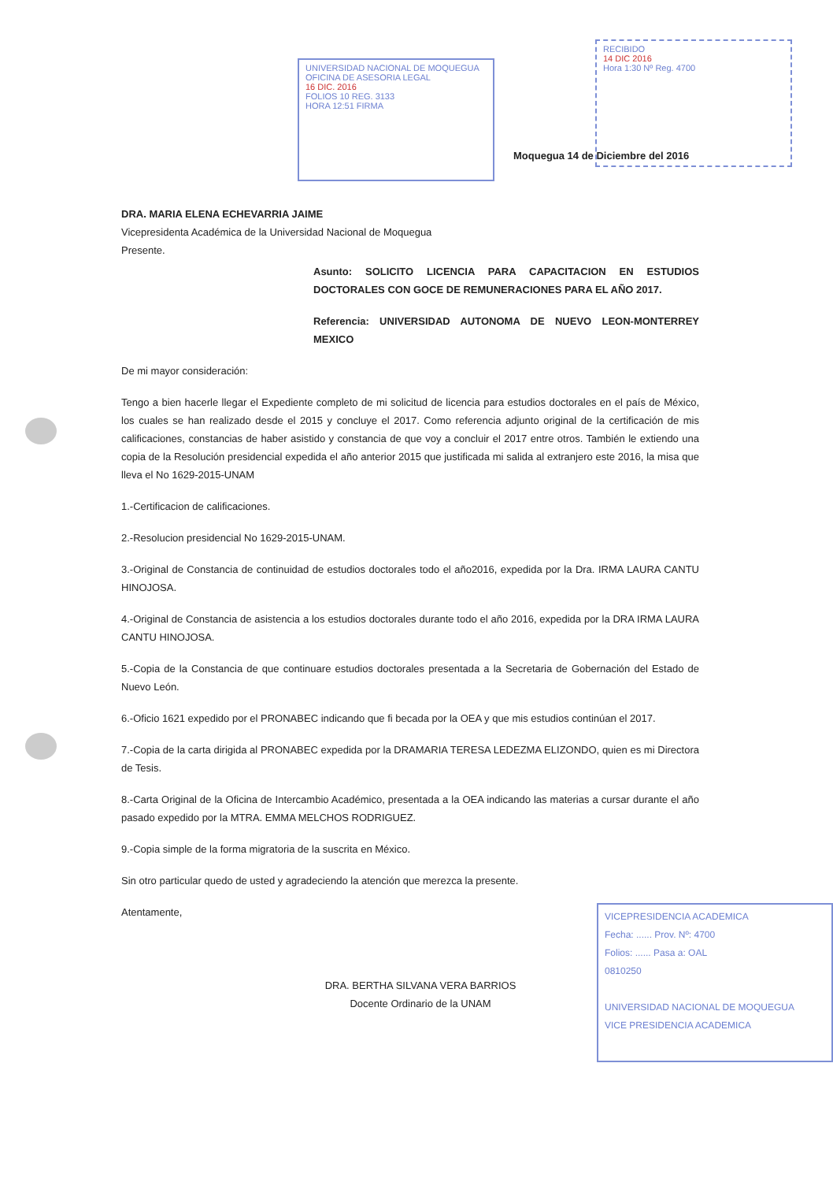UNIVERSIDAD NACIONAL DE MOQUEGUA
OFICINA DE ASESORIA LEGAL
16 DIC. 2016
FOLIOS 10 REG. 3133
HORA 12:51 FIRMA
RECIBIDO
14 DIC 2016
Hora 1:30 Nº Reg. 4700
Moquegua 14 de Diciembre del 2016
DRA. MARIA ELENA ECHEVARRIA JAIME
Vicepresidenta Académica de la Universidad Nacional de Moquegua
Presente.
Asunto: SOLICITO LICENCIA PARA CAPACITACION EN ESTUDIOS DOCTORALES CON GOCE DE REMUNERACIONES PARA EL AÑO 2017.
Referencia: UNIVERSIDAD AUTONOMA DE NUEVO LEON-MONTERREY MEXICO
De mi mayor consideración:
Tengo a bien hacerle llegar el Expediente completo de mi solicitud de licencia para estudios doctorales en el país de México, los cuales se han realizado desde el 2015 y concluye el 2017. Como referencia adjunto original de la certificación de mis calificaciones, constancias de haber asistido y constancia de que voy a concluir el 2017 entre otros. También le extiendo una copia de la Resolución presidencial expedida el año anterior 2015 que justificada mi salida al extranjero este 2016, la misa que lleva el No 1629-2015-UNAM
1.-Certificacion de calificaciones.
2.-Resolucion presidencial No 1629-2015-UNAM.
3.-Original de Constancia de continuidad de estudios doctorales todo el año2016, expedida por la Dra. IRMA LAURA CANTU HINOJOSA.
4.-Original de Constancia de asistencia a los estudios doctorales durante todo el año 2016, expedida por la DRA IRMA LAURA CANTU HINOJOSA.
5.-Copia de la Constancia de que continuare estudios doctorales presentada a la Secretaria de Gobernación del Estado de Nuevo León.
6.-Oficio 1621 expedido por el PRONABEC indicando que fi becada por la OEA y que mis estudios continúan el 2017.
7.-Copia de la carta dirigida al PRONABEC expedida por la DRAMARIA TERESA LEDEZMA ELIZONDO, quien es mi Directora de Tesis.
8.-Carta Original de la Oficina de Intercambio Académico, presentada a la OEA indicando las materias a cursar durante el año pasado expedido por la MTRA. EMMA MELCHOS RODRIGUEZ.
9.-Copia simple de la forma migratoria de la suscrita en México.
Sin otro particular quedo de usted y agradeciendo la atención que merezca la presente.
Atentamente,
DRA. BERTHA SILVANA VERA BARRIOS
Docente Ordinario de la UNAM
VICEPRESIDENCIA ACADEMICA
Fecha: ...... Prov. Nº: 4700
Folios: ...... Pasa a: OAL
0810250
UNIVERSIDAD NACIONAL DE MOQUEGUA
VICE PRESIDENCIA ACADEMICA